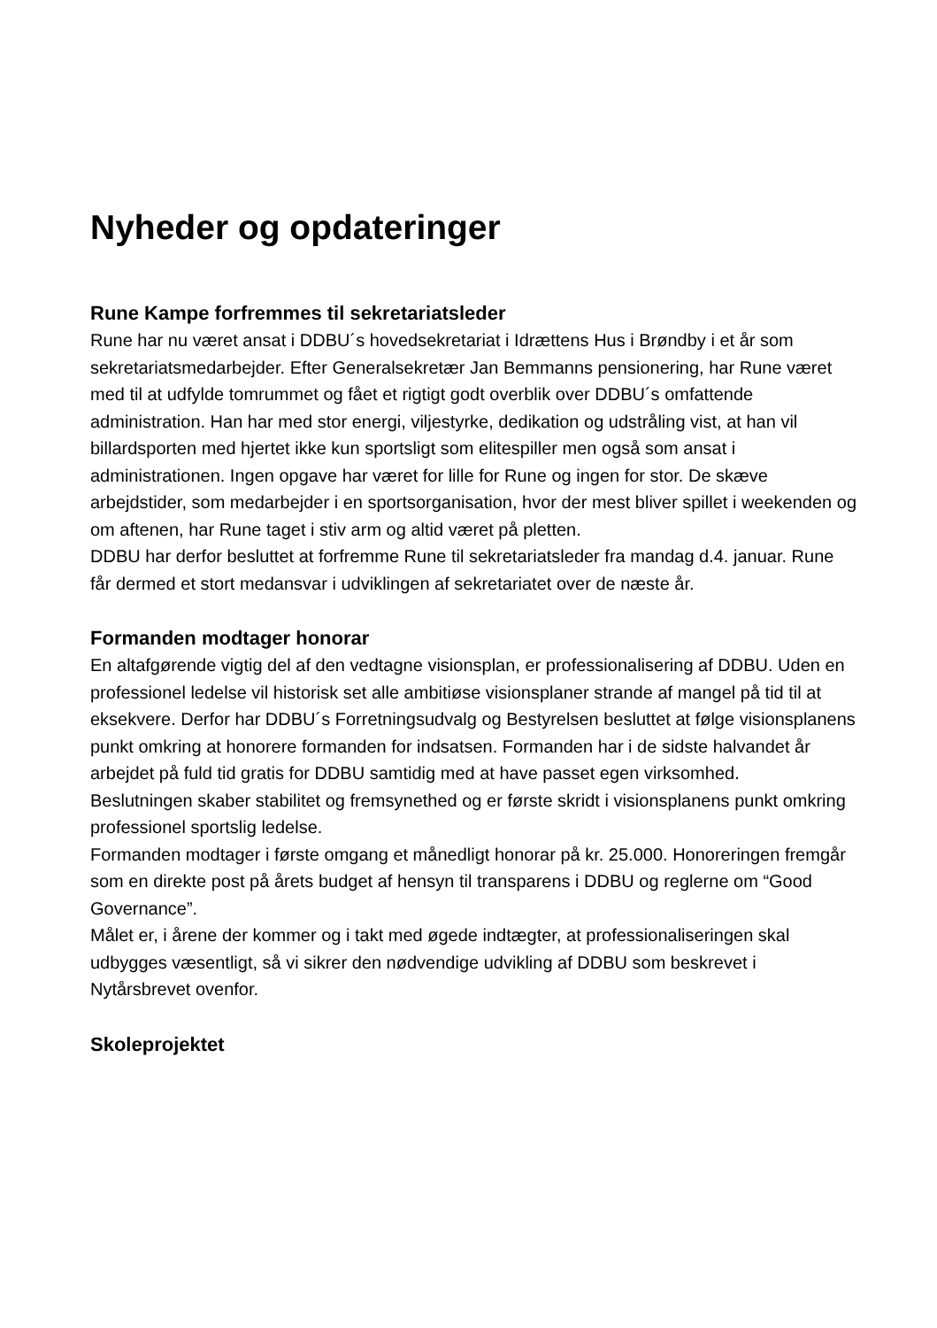Nyheder og opdateringer
Rune Kampe forfremmes til sekretariatsleder
Rune har nu været ansat i DDBU´s hovedsekretariat i Idrættens Hus i Brøndby i et år som sekretariatsmedarbejder. Efter Generalsekretær Jan Bemmanns pensionering, har Rune været med til at udfylde tomrummet og fået et rigtigt godt overblik over DDBU´s omfattende administration. Han har med stor energi, viljestyrke, dedikation og udstråling vist, at han vil billardsporten med hjertet ikke kun sportsligt som elitespiller men også som ansat i administrationen. Ingen opgave har været for lille for Rune og ingen for stor. De skæve arbejdstider, som medarbejder i en sportsorganisation, hvor der mest bliver spillet i weekenden og om aftenen, har Rune taget i stiv arm og altid været på pletten.
DDBU har derfor besluttet at forfremme Rune til sekretariatsleder fra mandag d.4. januar. Rune får dermed et stort medansvar i udviklingen af sekretariatet over de næste år.
Formanden modtager honorar
En altafgørende vigtig del af den vedtagne visionsplan, er professionalisering af DDBU. Uden en professionel ledelse vil historisk set alle ambitiøse visionsplaner strande af mangel på tid til at eksekvere. Derfor har DDBU´s Forretningsudvalg og Bestyrelsen besluttet at følge visionsplanens punkt omkring at honorere formanden for indsatsen. Formanden har i de sidste halvandet år arbejdet på fuld tid gratis for DDBU samtidig med at have passet egen virksomhed.
Beslutningen skaber stabilitet og fremsynethed og er første skridt i visionsplanens punkt omkring professionel sportslig ledelse.
Formanden modtager i første omgang et månedligt honorar på kr. 25.000. Honoreringen fremgår som en direkte post på årets budget af hensyn til transparens i DDBU og reglerne om “Good Governance”.
Målet er, i årene der kommer og i takt med øgede indtægter, at professionaliseringen skal udbygges væsentligt, så vi sikrer den nødvendige udvikling af DDBU som beskrevet i Nytårsbrevet ovenfor.
Skoleprojektet